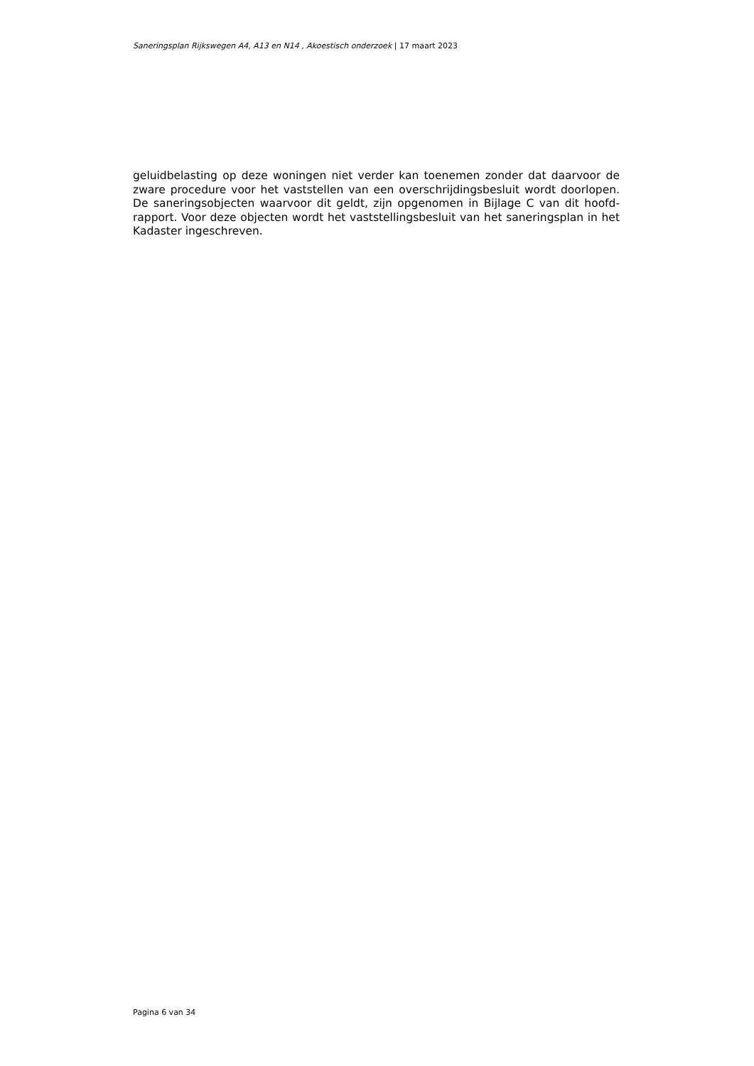Saneringsplan Rijkswegen A4, A13 en N14 , Akoestisch onderzoek | 17 maart 2023
geluidbelasting op deze woningen niet verder kan toenemen zonder dat daarvoor de zware procedure voor het vaststellen van een overschrijdingsbesluit wordt doorlopen. De saneringsobjecten waarvoor dit geldt, zijn opgenomen in Bijlage C van dit hoofd-rapport. Voor deze objecten wordt het vaststellingsbesluit van het saneringsplan in het Kadaster ingeschreven.
Pagina 6 van 34